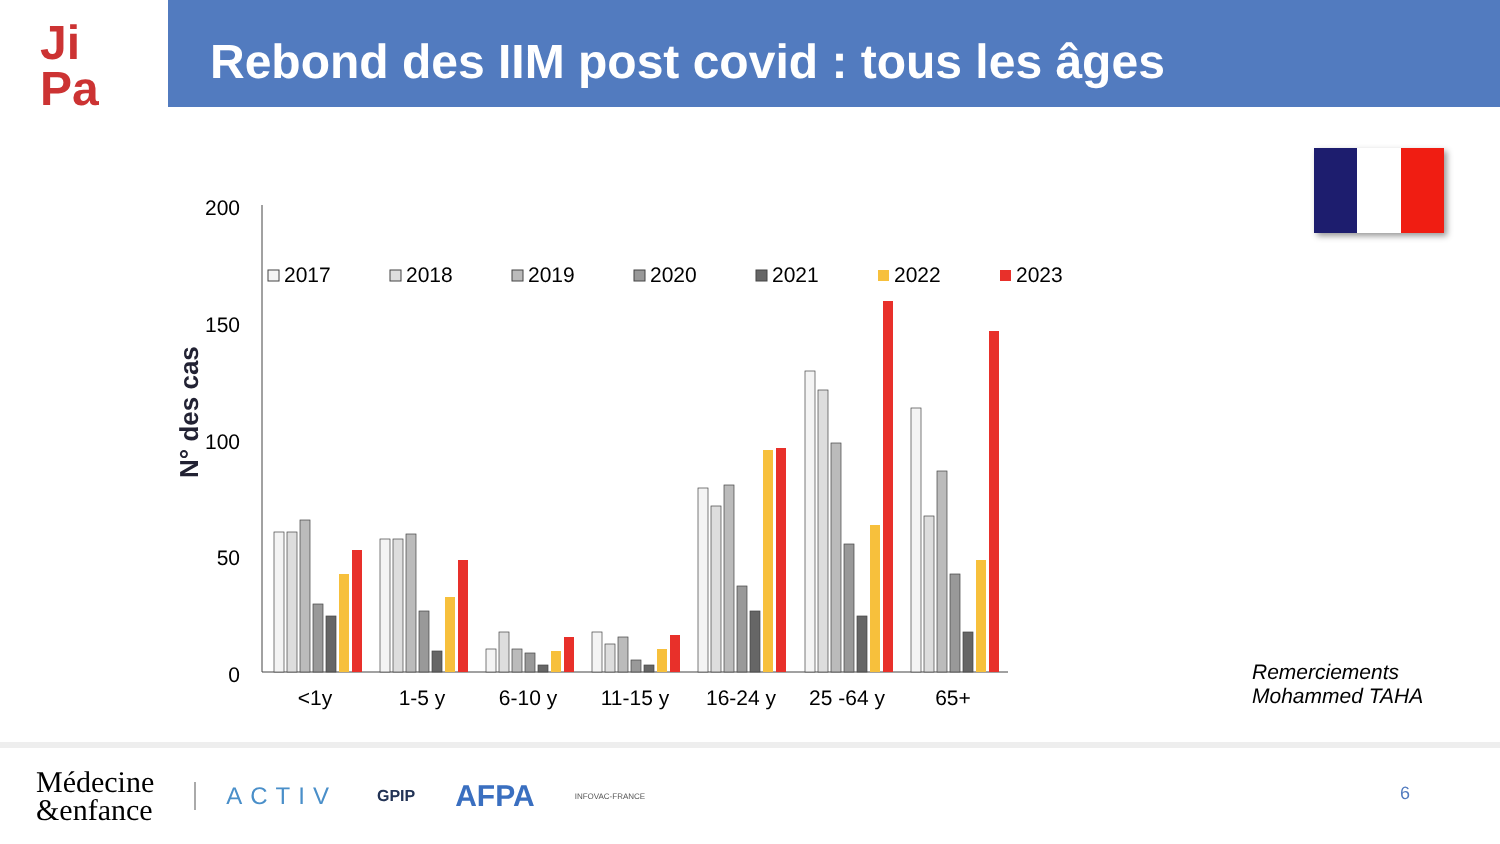Ji
Pa
Rebond des IIM post covid : tous les âges
N° des cas
200
150
100
50
0
2017
2018
2019
2020
2021
2022
2023
<1y
1-5 y
6-10 y
11-15 y
16-24 y
25 -64 y
65+
Remerciements
Mohammed TAHA
Médecine
&enfance
ACTIV
GPIP
AFPA
INFOVAC-FRANCE
6